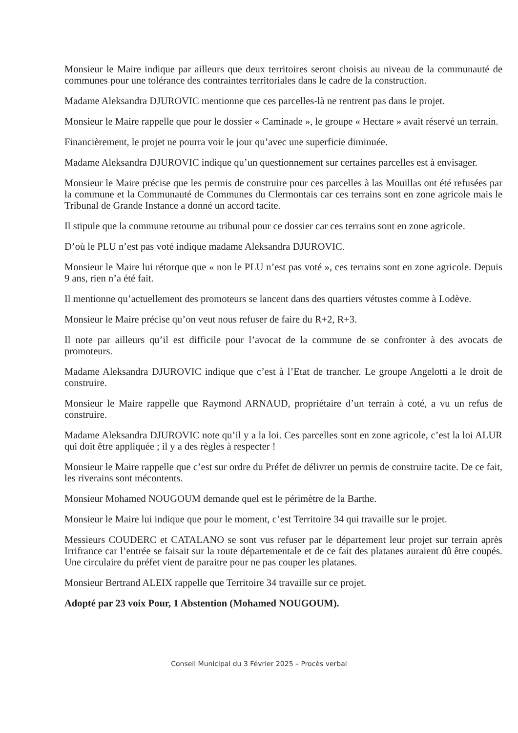Monsieur le Maire indique par ailleurs que deux territoires seront choisis au niveau de la communauté de communes pour une tolérance des contraintes territoriales dans le cadre de la construction.
Madame Aleksandra DJUROVIC mentionne que ces parcelles-là ne rentrent pas dans le projet.
Monsieur le Maire rappelle que pour le dossier « Caminade », le groupe « Hectare » avait réservé un terrain.
Financièrement, le projet ne pourra voir le jour qu’avec une superficie diminuée.
Madame Aleksandra DJUROVIC indique qu’un questionnement sur certaines parcelles est à envisager.
Monsieur le Maire précise que les permis de construire pour ces parcelles à las Mouillas ont été refusées par la commune et la Communauté de Communes du Clermontais car ces terrains sont en zone agricole mais le Tribunal de Grande Instance a donné un accord tacite.
Il stipule que la commune retourne au tribunal pour ce dossier car ces terrains sont en zone agricole.
D’où le PLU n’est pas voté indique madame Aleksandra DJUROVIC.
Monsieur le Maire lui rétorque que « non le PLU n’est pas voté », ces terrains sont en zone agricole. Depuis 9 ans, rien n’a été fait.
Il mentionne qu’actuellement des promoteurs se lancent dans des quartiers vétustes comme à Lodève.
Monsieur le Maire précise qu’on veut nous refuser de faire du R+2, R+3.
Il note par ailleurs qu’il est difficile pour l’avocat de la commune de se confronter à des avocats de promoteurs.
Madame Aleksandra DJUROVIC indique que c’est à l’Etat de trancher. Le groupe Angelotti a le droit de construire.
Monsieur le Maire rappelle que Raymond ARNAUD, propriétaire d’un terrain à coté, a vu un refus de construire.
Madame Aleksandra DJUROVIC note qu’il y a la loi. Ces parcelles sont en zone agricole, c’est la loi ALUR qui doit être appliquée ; il y a des règles à respecter !
Monsieur le Maire rappelle que c’est sur ordre du Préfet de délivrer un permis de construire tacite. De ce fait, les riverains sont mécontents.
Monsieur Mohamed NOUGOUM demande quel est le périmètre de la Barthe.
Monsieur le Maire lui indique que pour le moment, c’est Territoire 34 qui travaille sur le projet.
Messieurs COUDERC et CATALANO se sont vus refuser par le département leur projet sur terrain après Irrifrance car l’entrée se faisait sur la route départementale et de ce fait des platanes auraient dû être coupés. Une circulaire du préfet vient de paraitre pour ne pas couper les platanes.
Monsieur Bertrand ALEIX rappelle que Territoire 34 travaille sur ce projet.
Adopté par 23 voix Pour, 1 Abstention (Mohamed NOUGOUM).
Conseil Municipal du 3 Février 2025 – Procès verbal